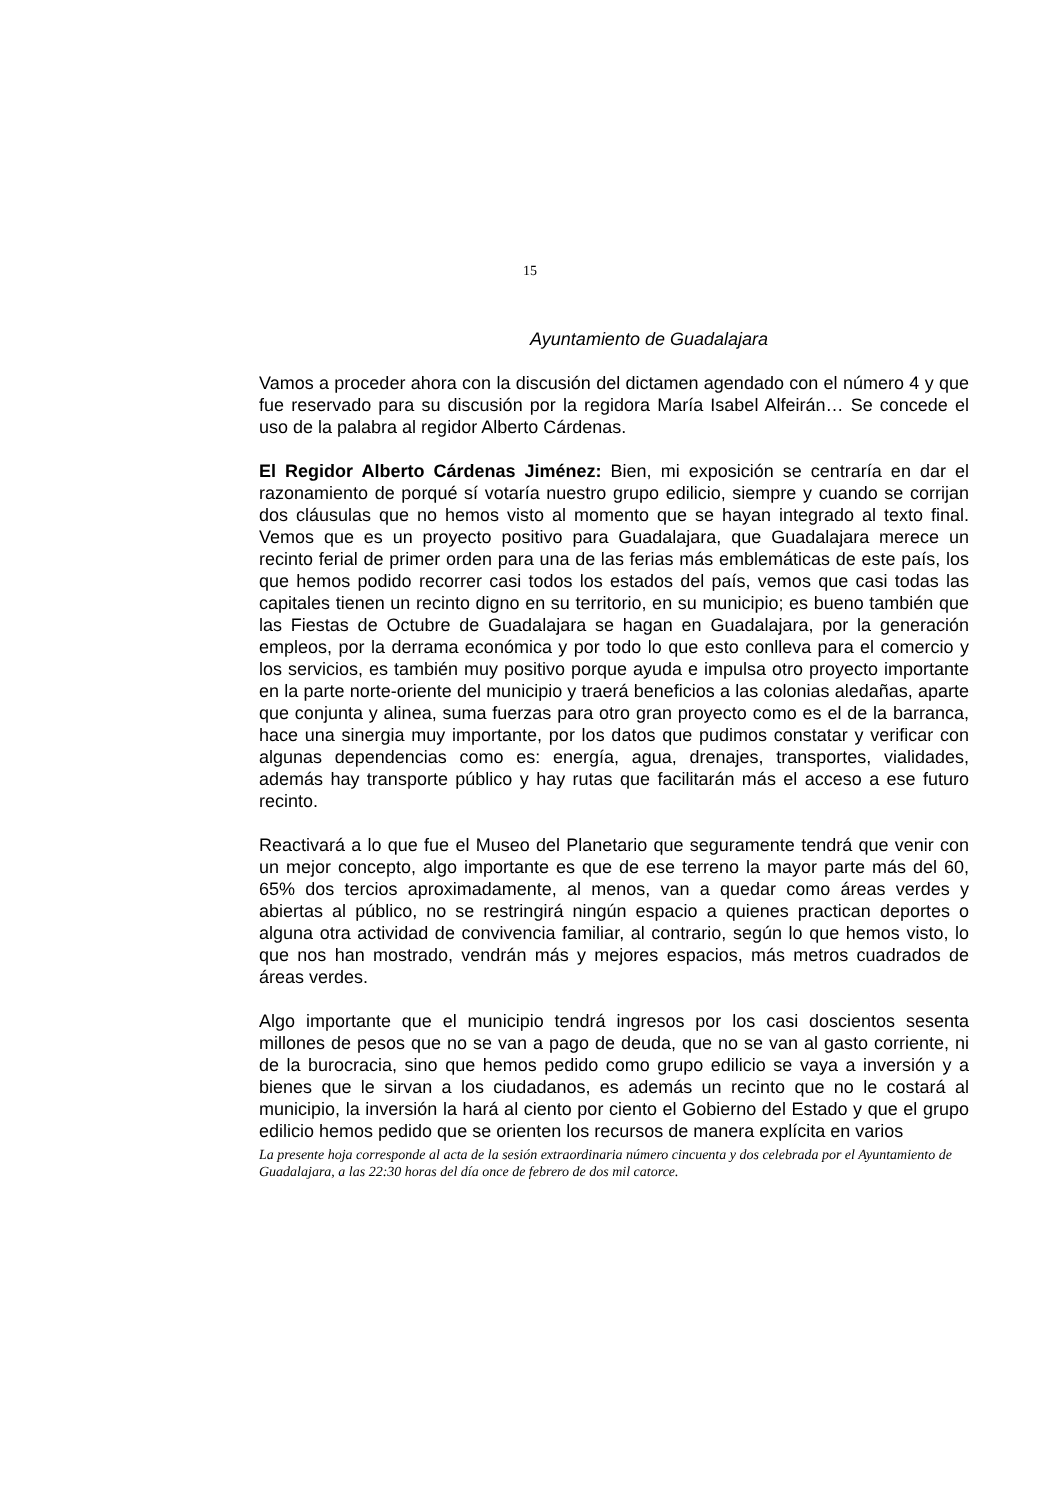15
Ayuntamiento de Guadalajara
Vamos a proceder ahora con la discusión del dictamen agendado con el número 4 y que fue reservado para su discusión por la regidora María Isabel Alfeirán… Se concede el uso de la palabra al regidor Alberto Cárdenas.
El Regidor Alberto Cárdenas Jiménez: Bien, mi exposición se centraría en dar el razonamiento de porqué sí votaría nuestro grupo edilicio, siempre y cuando se corrijan dos cláusulas que no hemos visto al momento que se hayan integrado al texto final. Vemos que es un proyecto positivo para Guadalajara, que Guadalajara merece un recinto ferial de primer orden para una de las ferias más emblemáticas de este país, los que hemos podido recorrer casi todos los estados del país, vemos que casi todas las capitales tienen un recinto digno en su territorio, en su municipio; es bueno también que las Fiestas de Octubre de Guadalajara se hagan en Guadalajara, por la generación empleos, por la derrama económica y por todo lo que esto conlleva para el comercio y los servicios, es también muy positivo porque ayuda e impulsa otro proyecto importante en la parte norte-oriente del municipio y traerá beneficios a las colonias aledañas, aparte que conjunta y alinea, suma fuerzas para otro gran proyecto como es el de la barranca, hace una sinergia muy importante, por los datos que pudimos constatar y verificar con algunas dependencias como es: energía, agua, drenajes, transportes, vialidades, además hay transporte público y hay rutas que facilitarán más el acceso a ese futuro recinto.
Reactivará a lo que fue el Museo del Planetario que seguramente tendrá que venir con un mejor concepto, algo importante es que de ese terreno la mayor parte más del 60, 65% dos tercios aproximadamente, al menos, van a quedar como áreas verdes y abiertas al público, no se restringirá ningún espacio a quienes practican deportes o alguna otra actividad de convivencia familiar, al contrario, según lo que hemos visto, lo que nos han mostrado, vendrán más y mejores espacios, más metros cuadrados de áreas verdes.
Algo importante que el municipio tendrá ingresos por los casi doscientos sesenta millones de pesos que no se van a pago de deuda, que no se van al gasto corriente, ni de la burocracia, sino que hemos pedido como grupo edilicio se vaya a inversión y a bienes que le sirvan a los ciudadanos, es además un recinto que no le costará al municipio, la inversión la hará al ciento por ciento el Gobierno del Estado y que el grupo edilicio hemos pedido que se orienten los recursos de manera explícita en varios
La presente hoja corresponde al acta de la sesión extraordinaria número cincuenta y dos celebrada por el Ayuntamiento de Guadalajara, a las 22:30 horas del día once de febrero de dos mil catorce.